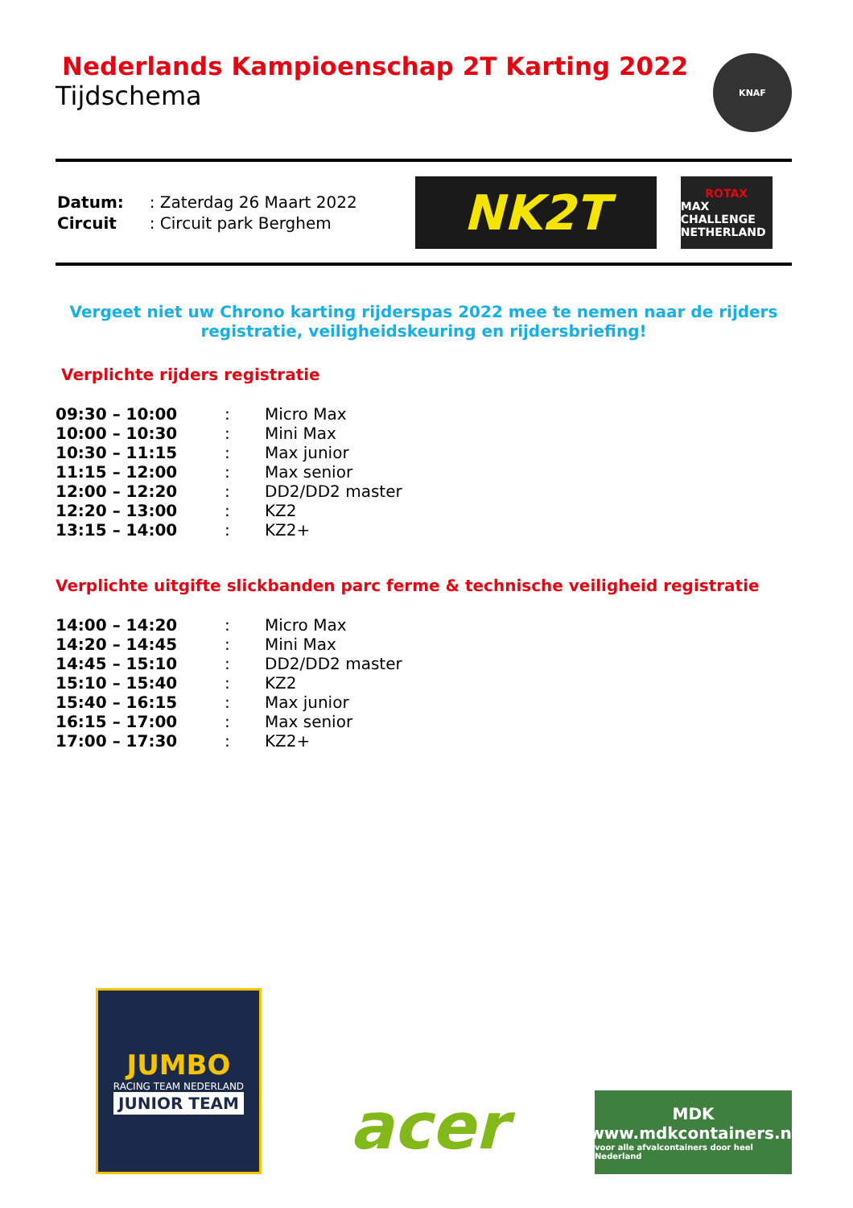Nederlands Kampioenschap 2T Karting 2022
Tijdschema
KNAF
| Datum: | : Zaterdag 26 Maart 2022 |
| Circuit | : Circuit park Berghem |
NK2T
ROTAX MAX CHALLENGE NETHERLAND
Vergeet niet uw Chrono karting rijderspas 2022 mee te nemen naar de rijders registratie, veiligheidskeuring en rijdersbriefing!
Verplichte rijders registratie
| 09:30 – 10:00 | : | Micro Max |
| 10:00 – 10:30 | : | Mini Max |
| 10:30 – 11:15 | : | Max junior |
| 11:15 – 12:00 | : | Max senior |
| 12:00 – 12:20 | : | DD2/DD2 master |
| 12:20 – 13:00 | : | KZ2 |
| 13:15 – 14:00 | : | KZ2+ |
Verplichte uitgifte slickbanden parc ferme & technische veiligheid registratie
| 14:00 – 14:20 | : | Micro Max |
| 14:20 – 14:45 | : | Mini Max |
| 14:45 – 15:10 | : | DD2/DD2 master |
| 15:10 – 15:40 | : | KZ2 |
| 15:40 – 16:15 | : | Max junior |
| 16:15 – 17:00 | : | Max senior |
| 17:00 – 17:30 | : | KZ2+ |
JUMBO RACING TEAM NEDERLAND JUNIOR TEAM
acer
MDK www.mdkcontainers.nl voor alle afvalcontainers door heel Nederland